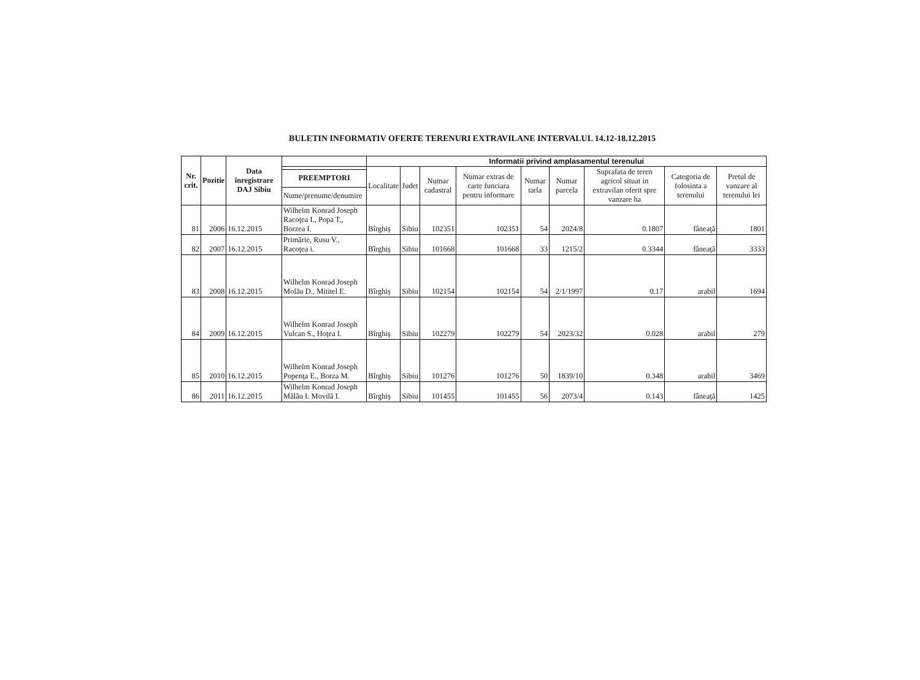BULETIN INFORMATIV OFERTE TERENURI EXTRAVILANE INTERVALUL 14.12-18.12.2015
| Nr. crit. | Pozitie | Data înregistrare DAJ Sibiu | | Informatii privind amplasamentul terenului | | | | | | | | |
| --- | --- | --- | --- | --- | --- | --- | --- | --- | --- | --- | --- | --- |
| | | | | Localitate | Judet | Numar cadastral | Numar extras de carte funciara pentru informare | Numar tarla | Numar parcela | Suprafata de teren agricol situat in extravilan oferit spre vanzare ha | Categoria de folosinta a terenului | Pretul de vanzare al terenului lei |
| | | | PREEMPTORI | | | | | | | | | |
| | | | Nume/prenume/denumire | | | | | | | | | |
| 81 | 2006 | 16.12.2015 | Wilhelm Konrad Joseph Racoţea I., Popa T., Borzea I. | Bîrghiş | Sibiu | 102351 | 102351 | 54 | 2024/8 | 0.1807 | fâneaţă | 1801 |
| 82 | 2007 | 16.12.2015 | Primărie, Rusu V., Racoţea i. | Bîrghiş | Sibiu | 101668 | 101668 | 33 | 1215/2 | 0.3344 | fâneaţă | 3333 |
| 83 | 2008 | 16.12.2015 | Wilhelm Konrad Joseph Molău D., Mititel E. | Bîrghiş | Sibiu | 102154 | 102154 | 54 | 2/1/1997 | 0.17 | arabil | 1694 |
| 84 | 2009 | 16.12.2015 | Wilhelm Konrad Joseph Vulcan S., Hoţea I. | Bîrghiş | Sibiu | 102279 | 102279 | 54 | 2023/32 | 0.028 | arabil | 279 |
| 85 | 2010 | 16.12.2015 | Wilhelm Konrad Joseph Popenţa E., Borza M. | Bîrghiş | Sibiu | 101276 | 101276 | 50 | 1839/10 | 0.348 | arabil | 3469 |
| 86 | 2011 | 16.12.2015 | Wilhelm Konrad Joseph Mălău I. Movilă I. | Bîrghiş | Sibiu | 101455 | 101455 | 56 | 2073/4 | 0.143 | fâneaţă | 1425 |